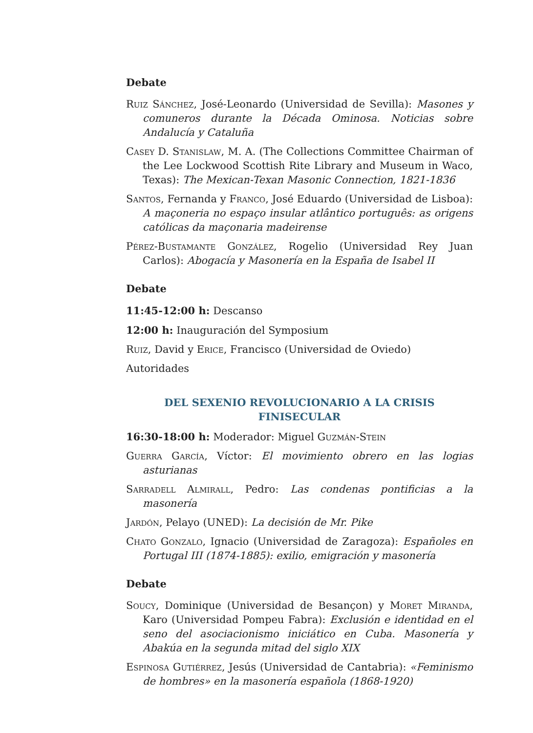Debate
Ruiz Sánchez, José-Leonardo (Universidad de Sevilla): Masones y comuneros durante la Década Ominosa. Noticias sobre Andalucía y Cataluña
Casey D. Stanislaw, M. A. (The Collections Committee Chairman of the Lee Lockwood Scottish Rite Library and Museum in Waco, Texas): The Mexican-Texan Masonic Connection, 1821-1836
Santos, Fernanda y Franco, José Eduardo (Universidad de Lisboa): A maçoneria no espaço insular atlântico português: as origens católicas da maçonaria madeirense
Pérez-Bustamante González, Rogelio (Universidad Rey Juan Carlos): Abogacía y Masonería en la España de Isabel II
Debate
11:45-12:00 h: Descanso
12:00 h: Inauguración del Symposium
Ruiz, David y Erice, Francisco (Universidad de Oviedo)
Autoridades
DEL SEXENIO REVOLUCIONARIO A LA CRISIS
FINISECULAR
16:30-18:00 h: Moderador: Miguel Guzmán-Stein
Guerra García, Víctor: El movimiento obrero en las logias asturianas
Sarradell Almirall, Pedro: Las condenas pontificias a la masonería
Jardón, Pelayo (UNED): La decisión de Mr. Pike
Chato Gonzalo, Ignacio (Universidad de Zaragoza): Españoles en Portugal III (1874-1885): exilio, emigración y masonería
Debate
Soucy, Dominique (Universidad de Besançon) y Moret Miranda, Karo (Universidad Pompeu Fabra): Exclusión e identidad en el seno del asociacionismo iniciático en Cuba. Masonería y Abakúa en la segunda mitad del siglo XIX
Espinosa Gutiérrez, Jesús (Universidad de Cantabria): «Feminismo de hombres» en la masonería española (1868-1920)